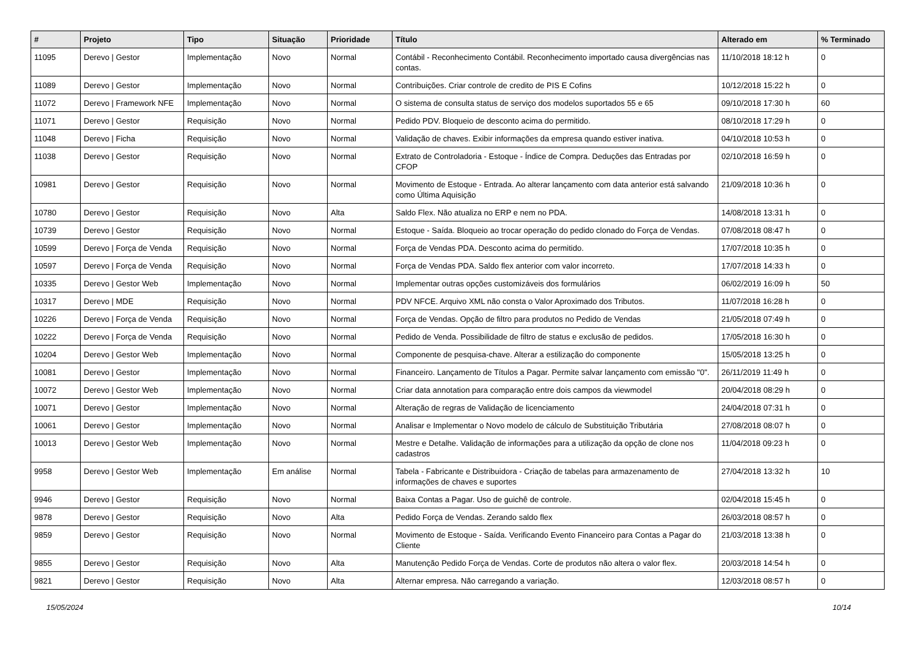| # | Projeto | Tipo | Situação | Prioridade | Título | Alterado em | % Terminado |
| --- | --- | --- | --- | --- | --- | --- | --- |
| 11095 | Derevo / Gestor | Implementação | Novo | Normal | Contábil - Reconhecimento Contábil. Reconhecimento importado causa divergências nas contas. | 11/10/2018 18:12 h | 0 |
| 11089 | Derevo / Gestor | Implementação | Novo | Normal | Contribuições. Criar controle de credito de PIS E Cofins | 10/12/2018 15:22 h | 0 |
| 11072 | Derevo / Framework NFE | Implementação | Novo | Normal | O sistema de consulta status de serviço dos modelos suportados 55 e 65 | 09/10/2018 17:30 h | 60 |
| 11071 | Derevo / Gestor | Requisição | Novo | Normal | Pedido PDV. Bloqueio de desconto acima do permitido. | 08/10/2018 17:29 h | 0 |
| 11048 | Derevo / Ficha | Requisição | Novo | Normal | Validação de chaves. Exibir informações da empresa quando estiver inativa. | 04/10/2018 10:53 h | 0 |
| 11038 | Derevo / Gestor | Requisição | Novo | Normal | Extrato de Controladoria - Estoque - Índice de Compra. Deduções das Entradas por CFOP | 02/10/2018 16:59 h | 0 |
| 10981 | Derevo / Gestor | Requisição | Novo | Normal | Movimento de Estoque - Entrada. Ao alterar lançamento com data anterior está salvando como Última Aquisição | 21/09/2018 10:36 h | 0 |
| 10780 | Derevo / Gestor | Requisição | Novo | Alta | Saldo Flex. Não atualiza no ERP e nem no PDA. | 14/08/2018 13:31 h | 0 |
| 10739 | Derevo / Gestor | Requisição | Novo | Normal | Estoque - Saída. Bloqueio ao trocar operação do pedido clonado do Força de Vendas. | 07/08/2018 08:47 h | 0 |
| 10599 | Derevo / Força de Venda | Requisição | Novo | Normal | Força de Vendas PDA. Desconto acima do permitido. | 17/07/2018 10:35 h | 0 |
| 10597 | Derevo / Força de Venda | Requisição | Novo | Normal | Força de Vendas PDA. Saldo flex anterior com valor incorreto. | 17/07/2018 14:33 h | 0 |
| 10335 | Derevo / Gestor Web | Implementação | Novo | Normal | Implementar outras opções customizáveis dos formulários | 06/02/2019 16:09 h | 50 |
| 10317 | Derevo / MDE | Requisição | Novo | Normal | PDV NFCE. Arquivo XML não consta o Valor Aproximado dos Tributos. | 11/07/2018 16:28 h | 0 |
| 10226 | Derevo / Força de Venda | Requisição | Novo | Normal | Força de Vendas. Opção de filtro para produtos no Pedido de Vendas | 21/05/2018 07:49 h | 0 |
| 10222 | Derevo / Força de Venda | Requisição | Novo | Normal | Pedido de Venda. Possibilidade de filtro de status e exclusão de pedidos. | 17/05/2018 16:30 h | 0 |
| 10204 | Derevo / Gestor Web | Implementação | Novo | Normal | Componente de pesquisa-chave. Alterar a estilização do componente | 15/05/2018 13:25 h | 0 |
| 10081 | Derevo / Gestor | Implementação | Novo | Normal | Financeiro. Lançamento de Títulos a Pagar. Permite salvar lançamento com emissão "0". | 26/11/2019 11:49 h | 0 |
| 10072 | Derevo / Gestor Web | Implementação | Novo | Normal | Criar data annotation para comparação entre dois campos da viewmodel | 20/04/2018 08:29 h | 0 |
| 10071 | Derevo / Gestor | Implementação | Novo | Normal | Alteração de regras de Validação de licenciamento | 24/04/2018 07:31 h | 0 |
| 10061 | Derevo / Gestor | Implementação | Novo | Normal | Analisar e Implementar o Novo modelo de cálculo de Substituição Tributária | 27/08/2018 08:07 h | 0 |
| 10013 | Derevo / Gestor Web | Implementação | Novo | Normal | Mestre e Detalhe. Validação de informações para a utilização da opção de clone nos cadastros | 11/04/2018 09:23 h | 0 |
| 9958 | Derevo / Gestor Web | Implementação | Em análise | Normal | Tabela - Fabricante e Distribuidora - Criação de tabelas para armazenamento de informações de chaves e suportes | 27/04/2018 13:32 h | 10 |
| 9946 | Derevo / Gestor | Requisição | Novo | Normal | Baixa Contas a Pagar. Uso de guichê de controle. | 02/04/2018 15:45 h | 0 |
| 9878 | Derevo / Gestor | Requisição | Novo | Alta | Pedido Força de Vendas. Zerando saldo flex | 26/03/2018 08:57 h | 0 |
| 9859 | Derevo / Gestor | Requisição | Novo | Normal | Movimento de Estoque - Saída. Verificando Evento Financeiro para Contas a Pagar do Cliente | 21/03/2018 13:38 h | 0 |
| 9855 | Derevo / Gestor | Requisição | Novo | Alta | Manutenção Pedido Força de Vendas. Corte de produtos não altera o valor flex. | 20/03/2018 14:54 h | 0 |
| 9821 | Derevo / Gestor | Requisição | Novo | Alta | Alternar empresa. Não carregando a variação. | 12/03/2018 08:57 h | 0 |
15/05/2024 10/14